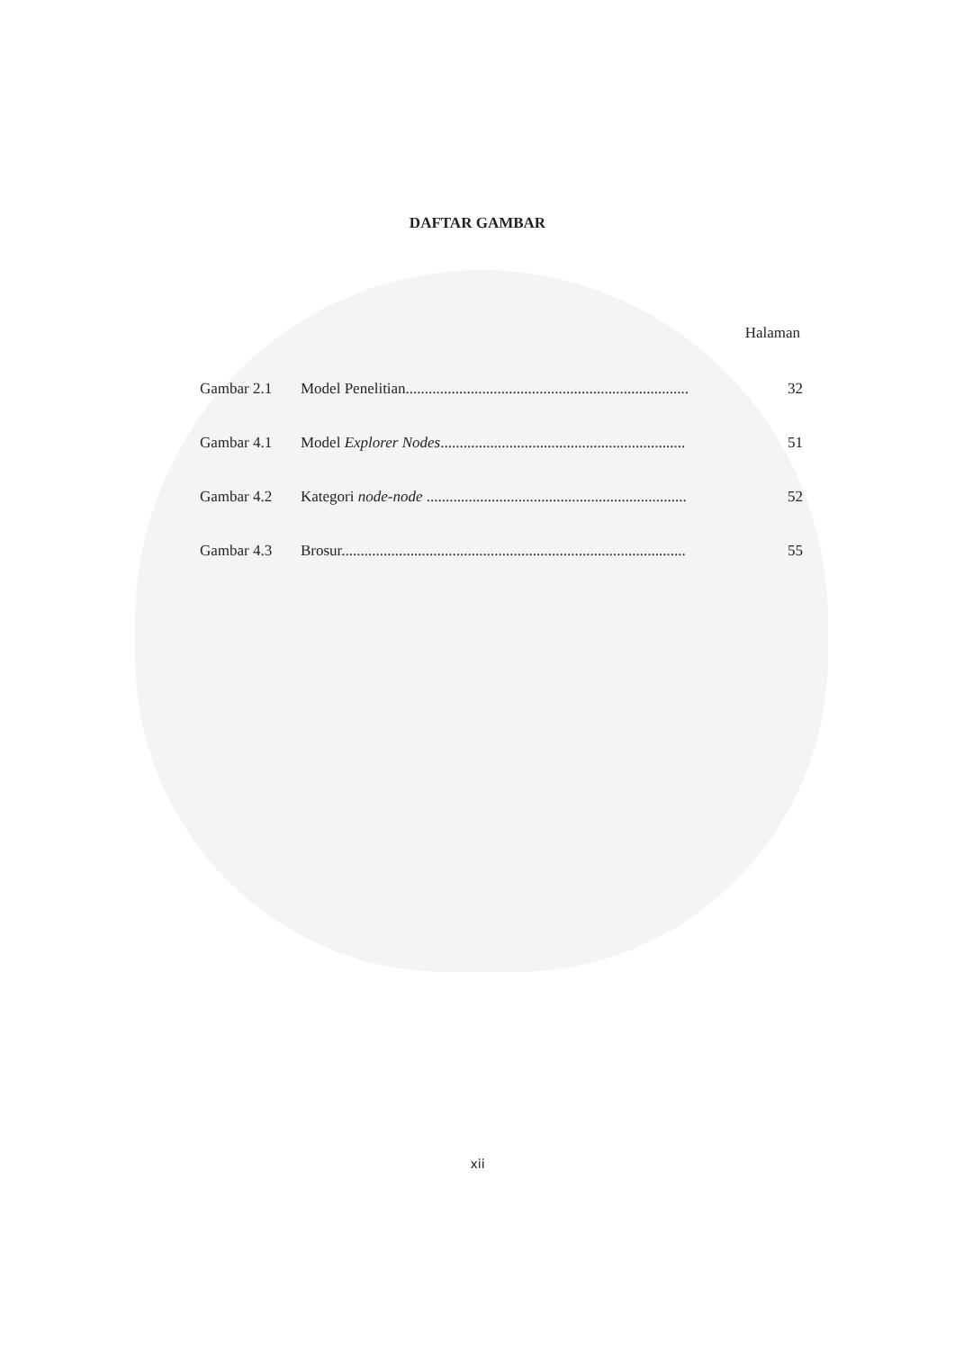DAFTAR GAMBAR
Halaman
Gambar 2.1 Model Penelitian.......................................................................... 32
Gambar 4.1 Model Explorer Nodes................................................................ 51
Gambar 4.2 Kategori node-node .................................................................... 52
Gambar 4.3 Brosur.......................................................................................... 55
xii